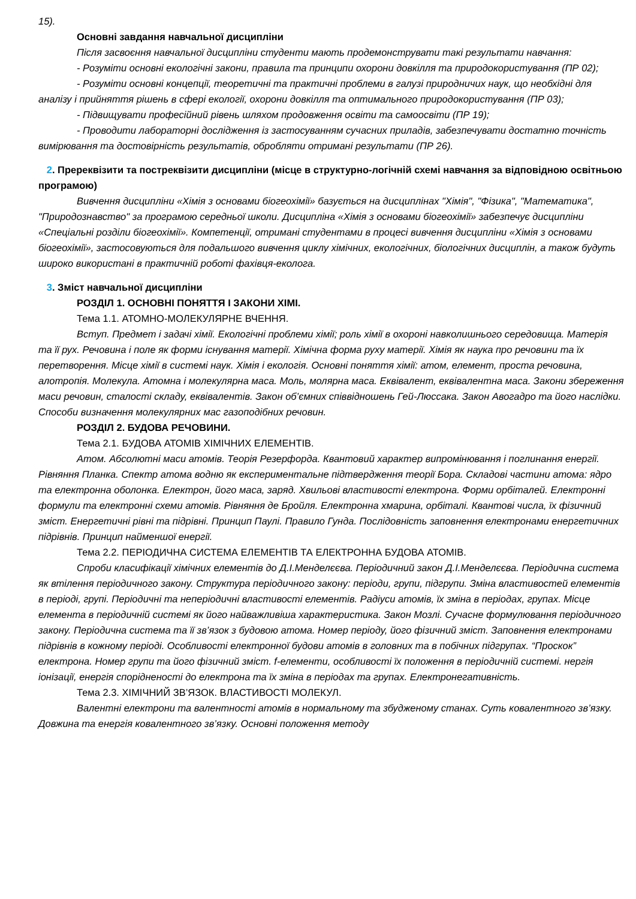15).
Основні завдання навчальної дисципліни
Після засвоєння навчальної дисципліни студенти мають продемонструвати такі результати навчання:
- Розуміти основні екологічні закони, правила та принципи охорони довкілля та природокористування (ПР 02);
- Розуміти основні концепції, теоретичні та практичні проблеми в галузі природничих наук, що необхідні для аналізу і прийняття рішень в сфері екології, охорони довкілля та оптимального природокористування (ПР 03);
- Підвищувати професійний рівень шляхом продовження освіти та самоосвіти (ПР 19);
- Проводити лабораторні дослідження із застосуванням сучасних приладів, забезпечувати достатню точність вимірювання та достовірність результатів, обробляти отримані результати (ПР 26).
2. Пререквізити та постреквізити дисципліни (місце в структурно-логічній схемі навчання за відповідною освітньою програмою)
Вивчення дисципліни «Хімія з основами біогеохімії» базується на дисциплінах "Хімія", "Фізика", "Математика", "Природознавство" за програмою середньої школи. Дисципліна «Хімія з основами біогеохімії» забезпечує дисципліни «Спеціальні розділи біогеохімії». Компетенції, отримані студентами в процесі вивчення дисципліни «Хімія з основами біогеохімії», застосовуються для подальшого вивчення циклу хімічних, екологічних, біологічних дисциплін, а також будуть широко використані в практичній роботі фахівця-еколога.
3. Зміст навчальної дисципліни
РОЗДІЛ 1. ОСНОВНІ ПОНЯТТЯ І ЗАКОНИ ХІМІ.
Тема 1.1. АТОМНО-МОЛЕКУЛЯРНЕ ВЧЕННЯ.
Вступ. Предмет і задачі хімії. Екологічні проблеми хімії; роль хімії в охороні навколишнього середовища. Матерія та її рух. Речовина і поле як форми існування матерії. Хімічна форма руху матерії. Хімія як наука про речовини та їх перетворення. Місце хімії в системі наук. Хімія і екологія. Основні поняття хімії: атом, елемент, проста речовина, алотропія. Молекула. Атомна і молекулярна маса. Моль, молярна маса. Еквівалент, еквівалентна маса. Закони збереження маси речовин, сталості складу, еквівалентів. Закон об’ємних співвідношень Гей-Люссака. Закон Авогадро та його наслідки. Способи визначення молекулярних мас газоподібних речовин.
РОЗДІЛ 2. БУДОВА РЕЧОВИНИ.
Тема 2.1. БУДОВА АТОМІВ ХІМІЧНИХ ЕЛЕМЕНТІВ.
Атом. Абсолютні маси атомів. Теорія Резерфорда. Квантовий характер випромінювання і поглинання енергії. Рівняння Планка. Спектр атома водню як експериментальне підтвердження теорії Бора. Складові частини атома: ядро та електронна оболонка. Електрон, його маса, заряд. Хвильові властивості електрона. Форми орбіталей. Електронні формули та електронні схеми атомів. Рівняння де Бройля. Електронна хмарина, орбіталі. Квантові числа, їх фізичний зміст. Енергетичні рівні та підрівні. Принцип Паулі. Правило Гунда. Послідовність заповнення електронами енергетичних підрівнів. Принцип найменшої енергії.
Тема 2.2. ПЕРІОДИЧНА СИСТЕМА ЕЛЕМЕНТІВ ТА ЕЛЕКТРОННА БУДОВА АТОМІВ.
Спроби класифікації хімічних елементів до Д.І.Менделєєва. Періодичний закон Д.І.Менделєєва. Періодична система як втілення періодичного закону. Структура періодичного закону: періоди, групи, підгрупи. Зміна властивостей елементів в періоді, групі. Періодичні та неперіодичні властивості елементів. Радіуси атомів, їх зміна в періодах, групах. Місце елемента в періодичній системі як його найважливіша характеристика. Закон Мозлі. Сучасне формулювання періодичного закону. Періодична система та її зв’язок з будовою атома. Номер періоду, його фізичний зміст. Заповнення електронами підрівнів в кожному періоді. Особливості електронної будови атомів в головних та в побічних підгрупах. “Проскок” електрона. Номер групи та його фізичний зміст. f-елементи, особливості їх положення в періодичній системі. нергія іонізації, енергія спорідненості до електрона та їх зміна в періодах та групах. Електронегативність.
Тема 2.3. ХІМІЧНИЙ ЗВ’ЯЗОК. ВЛАСТИВОСТІ МОЛЕКУЛ.
Валентні електрони та валентності атомів в нормальному та збудженому станах. Суть ковалентного зв’язку. Довжина та енергія ковалентного зв’язку. Основні положення методу